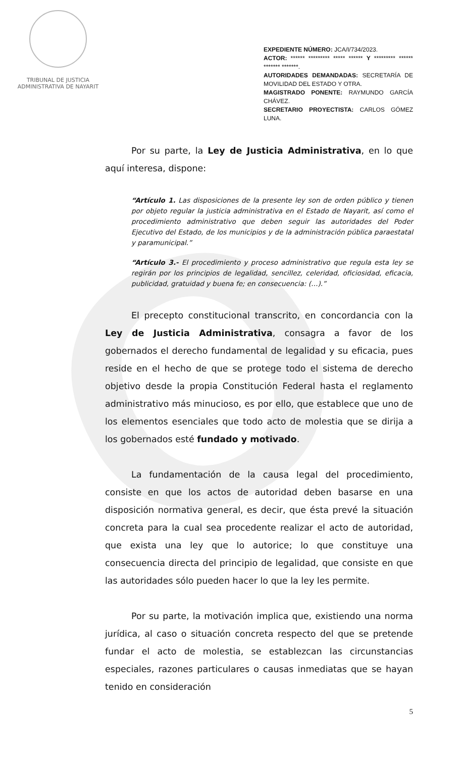O
TRIBUNAL DE JUSTICIA
ADMINISTRATIVA DE NAYARIT
EXPEDIENTE NÚMERO: JCA/I/734/2023.
ACTOR: ****** ********* ***** ****** Y ********* ****** ******* *******.
AUTORIDADES DEMANDADAS: SECRETARÍA DE MOVILIDAD DEL ESTADO Y OTRA.
MAGISTRADO PONENTE: RAYMUNDO GARCÍA CHÁVEZ.
SECRETARIO PROYECTISTA: CARLOS GÓMEZ LUNA.
Por su parte, la Ley de Justicia Administrativa, en lo que aquí interesa, dispone:
“Artículo 1. Las disposiciones de la presente ley son de orden público y tienen por objeto regular la justicia administrativa en el Estado de Nayarit, así como el procedimiento administrativo que deben seguir las autoridades del Poder Ejecutivo del Estado, de los municipios y de la administración pública paraestatal y paramunicipal.”
“Artículo 3.- El procedimiento y proceso administrativo que regula esta ley se regirán por los principios de legalidad, sencillez, celeridad, oficiosidad, eficacia, publicidad, gratuidad y buena fe; en consecuencia: (…).”
El precepto constitucional transcrito, en concordancia con la Ley de Justicia Administrativa, consagra a favor de los gobernados el derecho fundamental de legalidad y su eficacia, pues reside en el hecho de que se protege todo el sistema de derecho objetivo desde la propia Constitución Federal hasta el reglamento administrativo más minucioso, es por ello, que establece que uno de los elementos esenciales que todo acto de molestia que se dirija a los gobernados esté fundado y motivado.
La fundamentación de la causa legal del procedimiento, consiste en que los actos de autoridad deben basarse en una disposición normativa general, es decir, que ésta prevé la situación concreta para la cual sea procedente realizar el acto de autoridad, que exista una ley que lo autorice; lo que constituye una consecuencia directa del principio de legalidad, que consiste en que las autoridades sólo pueden hacer lo que la ley les permite.
Por su parte, la motivación implica que, existiendo una norma jurídica, al caso o situación concreta respecto del que se pretende fundar el acto de molestia, se establezcan las circunstancias especiales, razones particulares o causas inmediatas que se hayan tenido en consideración
5